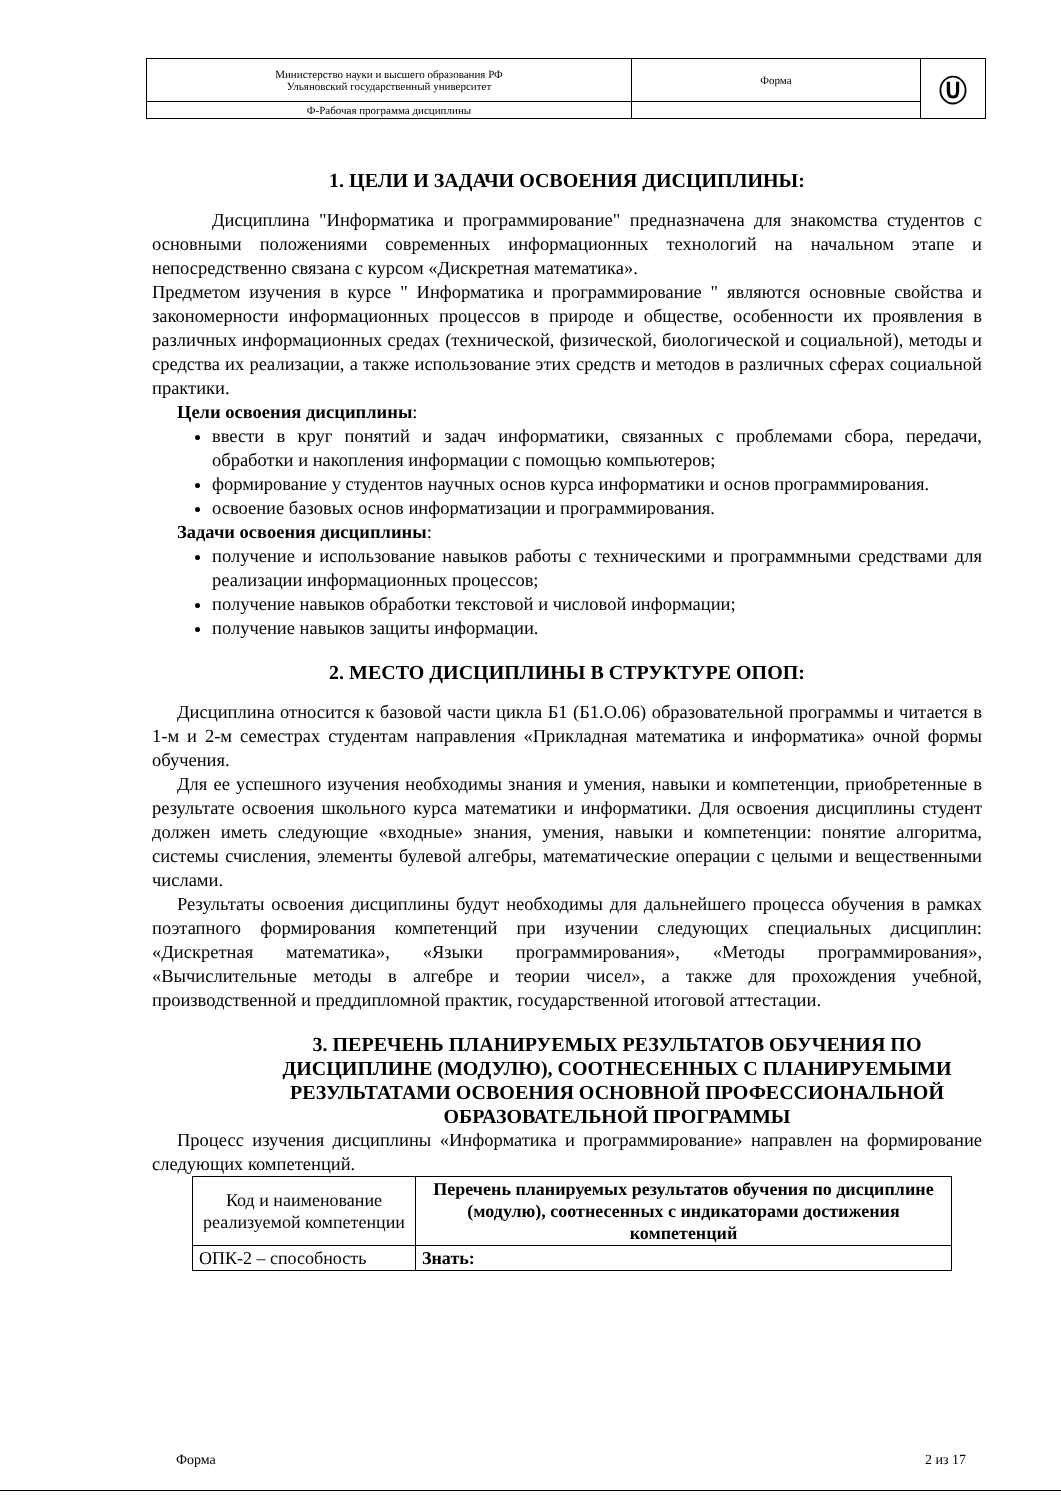| Министерство науки и высшего образования РФ Ульяновский государственный университет | Форма | Ⓤ |
| Ф-Рабочая программа дисциплины | | |
1. ЦЕЛИ И ЗАДАЧИ ОСВОЕНИЯ ДИСЦИПЛИНЫ:
Дисциплина "Информатика и программирование" предназначена для знакомства студентов с основными положениями современных информационных технологий на начальном этапе и непосредственно связана с курсом «Дискретная математика».
Предметом изучения в курсе " Информатика и программирование " являются основные свойства и закономерности информационных процессов в природе и обществе, особенности их проявления в различных информационных средах (технической, физической, биологической и социальной), методы и средства их реализации, а также использование этих средств и методов в различных сферах социальной практики.
Цели освоения дисциплины:
ввести в круг понятий и задач информатики, связанных с проблемами сбора, передачи, обработки и накопления информации с помощью компьютеров;
формирование у студентов научных основ курса информатики и основ программирования.
освоение базовых основ информатизации и программирования.
Задачи освоения дисциплины:
получение и использование навыков работы с техническими и программными средствами для реализации информационных процессов;
получение навыков обработки текстовой и числовой информации;
получение навыков защиты информации.
2. МЕСТО ДИСЦИПЛИНЫ В СТРУКТУРЕ ОПОП:
Дисциплина относится к базовой части цикла Б1 (Б1.О.06) образовательной программы и читается в 1-м и 2-м семестрах студентам направления «Прикладная математика и информатика» очной формы обучения.
Для ее успешного изучения необходимы знания и умения, навыки и компетенции, приобретенные в результате освоения школьного курса математики и информатики. Для освоения дисциплины студент должен иметь следующие «входные» знания, умения, навыки и компетенции: понятие алгоритма, системы счисления, элементы булевой алгебры, математические операции с целыми и вещественными числами.
Результаты освоения дисциплины будут необходимы для дальнейшего процесса обучения в рамках поэтапного формирования компетенций при изучении следующих специальных дисциплин: «Дискретная математика», «Языки программирования», «Методы программирования», «Вычислительные методы в алгебре и теории чисел», а также для прохождения учебной, производственной и преддипломной практик, государственной итоговой аттестации.
3. ПЕРЕЧЕНЬ ПЛАНИРУЕМЫХ РЕЗУЛЬТАТОВ ОБУЧЕНИЯ ПО ДИСЦИПЛИНЕ (МОДУЛЮ), СООТНЕСЕННЫХ С ПЛАНИРУЕМЫМИ РЕЗУЛЬТАТАМИ ОСВОЕНИЯ ОСНОВНОЙ ПРОФЕССИОНАЛЬНОЙ ОБРАЗОВАТЕЛЬНОЙ ПРОГРАММЫ
Процесс изучения дисциплины «Информатика и программирование» направлен на формирование следующих компетенций.
| Код и наименование реализуемой компетенции | Перечень планируемых результатов обучения по дисциплине (модулю), соотнесенных с индикаторами достижения компетенций |
| ОПК-2 – способность | Знать: |
Форма 2 из 17